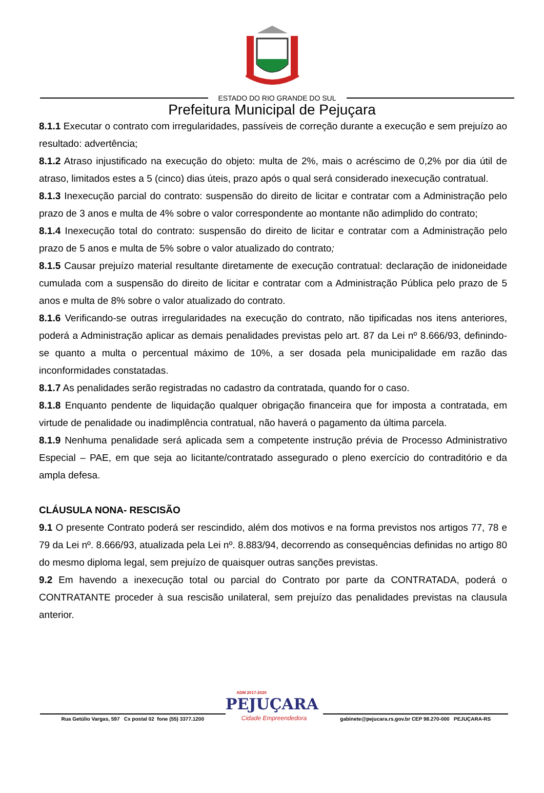ESTADO DO RIO GRANDE DO SUL
Prefeitura Municipal de Pejuçara
8.1.1 Executar o contrato com irregularidades, passíveis de correção durante a execução e sem prejuízo ao resultado: advertência;
8.1.2 Atraso injustificado na execução do objeto: multa de 2%, mais o acréscimo de 0,2% por dia útil de atraso, limitados estes a 5 (cinco) dias úteis, prazo após o qual será considerado inexecução contratual.
8.1.3 Inexecução parcial do contrato: suspensão do direito de licitar e contratar com a Administração pelo prazo de 3 anos e multa de 4% sobre o valor correspondente ao montante não adimplido do contrato;
8.1.4 Inexecução total do contrato: suspensão do direito de licitar e contratar com a Administração pelo prazo de 5 anos e multa de 5% sobre o valor atualizado do contrato;
8.1.5 Causar prejuízo material resultante diretamente de execução contratual: declaração de inidoneidade cumulada com a suspensão do direito de licitar e contratar com a Administração Pública pelo prazo de 5 anos e multa de 8% sobre o valor atualizado do contrato.
8.1.6 Verificando-se outras irregularidades na execução do contrato, não tipificadas nos itens anteriores, poderá a Administração aplicar as demais penalidades previstas pelo art. 87 da Lei nº 8.666/93, definindo-se quanto a multa o percentual máximo de 10%, a ser dosada pela municipalidade em razão das inconformidades constatadas.
8.1.7 As penalidades serão registradas no cadastro da contratada, quando for o caso.
8.1.8 Enquanto pendente de liquidação qualquer obrigação financeira que for imposta a contratada, em virtude de penalidade ou inadimplência contratual, não haverá o pagamento da última parcela.
8.1.9 Nenhuma penalidade será aplicada sem a competente instrução prévia de Processo Administrativo Especial – PAE, em que seja ao licitante/contratado assegurado o pleno exercício do contraditório e da ampla defesa.
CLÁUSULA NONA- RESCISÃO
9.1 O presente Contrato poderá ser rescindido, além dos motivos e na forma previstos nos artigos 77, 78 e 79 da Lei nº. 8.666/93, atualizada pela Lei nº. 8.883/94, decorrendo as consequências definidas no artigo 80 do mesmo diploma legal, sem prejuízo de quaisquer outras sanções previstas.
9.2 Em havendo a inexecução total ou parcial do Contrato por parte da CONTRATADA, poderá o CONTRATANTE proceder à sua rescisão unilateral, sem prejuízo das penalidades previstas na clausula anterior.
ADM 2017-2020
PEJUÇARA
Rua Getúlio Vargas, 597 Cx postal 02 fone (55) 3377.1200
Cidade Empreendedora
gabinete@pejucara.rs.gov.br CEP 98.270-000 PEJUÇARA-RS